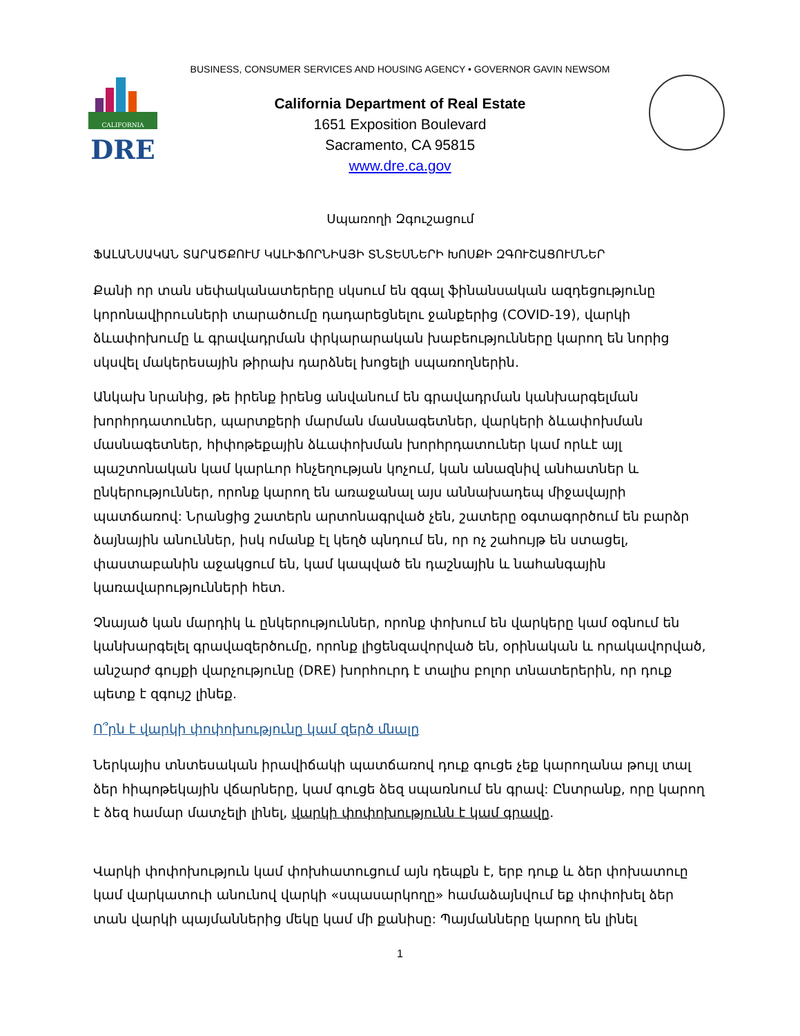BUSINESS, CONSUMER SERVICES AND HOUSING AGENCY • GOVERNOR GAVIN NEWSOM
CALIFORNIA
DRE
California Department of Real Estate
1651 Exposition Boulevard
Sacramento, CA 95815
www.dre.ca.gov
Սպառողի Զգուշացում
ՖԱԼԱՆՍԱԿԱՆ ՏԱՐԱԾՔՈՒՄ ԿԱԼԻՖՈՐՆԻԱՅԻ ՏՆՏԵՍՆԵՐԻ ԽՈՍՔԻ ԶԳՈՒՇԱՑՈՒՄՆԵՐ
Քանի որ տան սեփականատերերը սկսում են զգալ ֆինանսական ազդեցությունը կորոնավիրուսների տարածումը դադարեցնելու ջանքերից (COVID-19), վարկի ձևափոխումը և գրավադրման փրկարարական խաբեությունները կարող են նորից սկսվել մակերեսային թիրախ դարձնել խոցելի սպառողներին.
Անկախ նրանից, թե իրենք իրենց անվանում են գրավադրման կանխարգելման խորհրդատուներ, պարտքերի մարման մասնագետներ, վարկերի ձևափոխման մասնագետներ, հիփոթեքային ձևափոխման խորհրդատուներ կամ որևէ այլ պաշտոնական կամ կարևոր հնչեղության կոչում, կան անազնիվ անհատներ և ընկերություններ, որոնք կարող են առաջանալ այս աննախադեպ միջավայրի պատճառով: Նրանցից շատերն արտոնագրված չեն, շատերը օգտագործում են բարձր ձայնային անուններ, իսկ ոմանք էլ կեղծ պնդում են, որ ոչ շահույթ են ստացել, փաստաբանին աջակցում են, կամ կապված են դաշնային և նահանգային կառավարությունների հետ.
Չնայած կան մարդիկ և ընկերություններ, որոնք փոխում են վարկերը կամ օգնում են կանխարգելել գրավազերծումը, որոնք լիցենզավորված են, օրինական և որակավորված, անշարժ գույքի վարչությունը (DRE) խորհուրդ է տալիս բոլոր տնատերերին, որ դուք պետք է զգույշ լինեք.
Ո՞րն է վարկի փոփոխությունը կամ զերծ մնալը
Ներկայիս տնտեսական իրավիճակի պատճառով դուք գուցե չեք կարողանա թույլ տալ ձեր հիպոթեկային վճարները, կամ գուցե ձեզ սպառնում են գրավ: Ընտրանք, որը կարող է ձեզ համար մատչելի լինել, վարկի փոփոխությունն է կամ գրավը.
Վարկի փոփոխություն կամ փոխհատուցում այն դեպքն է, երբ դուք և ձեր փոխատուը կամ վարկատուի անունով վարկի «սպասարկողը» համաձայնվում եք փոփոխել ձեր տան վարկի պայմաններից մեկը կամ մի քանիսը: Պայմանները կարող են լինել
1